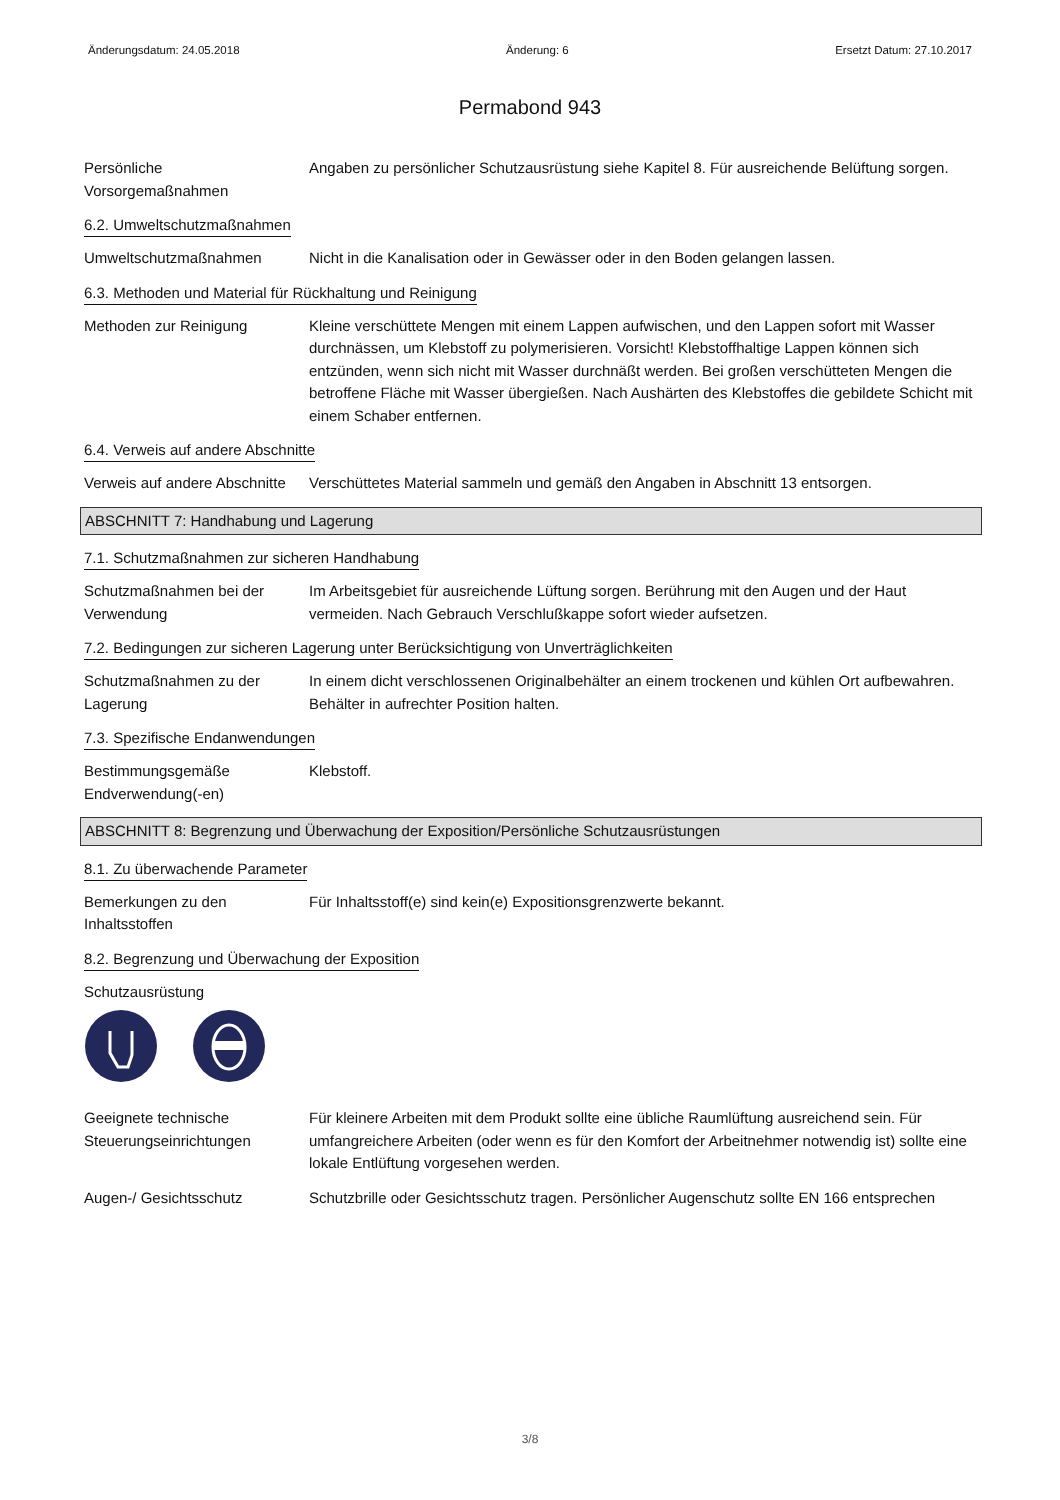Änderungsdatum: 24.05.2018 Änderung: 6 Ersetzt Datum: 27.10.2017
Permabond 943
Persönliche Vorsorgemaßnahmen
Angaben zu persönlicher Schutzausrüstung siehe Kapitel 8. Für ausreichende Belüftung sorgen.
6.2. Umweltschutzmaßnahmen
Umweltschutzmaßnahmen Nicht in die Kanalisation oder in Gewässer oder in den Boden gelangen lassen.
6.3. Methoden und Material für Rückhaltung und Reinigung
Methoden zur Reinigung Kleine verschüttete Mengen mit einem Lappen aufwischen, und den Lappen sofort mit Wasser durchnässen, um Klebstoff zu polymerisieren. Vorsicht! Klebstoffhaltige Lappen können sich entzünden, wenn sich nicht mit Wasser durchnäßt werden. Bei großen verschütteten Mengen die betroffene Fläche mit Wasser übergießen. Nach Aushärten des Klebstoffes die gebildete Schicht mit einem Schaber entfernen.
6.4. Verweis auf andere Abschnitte
Verweis auf andere Abschnitte
Verschüttetes Material sammeln und gemäß den Angaben in Abschnitt 13 entsorgen.
ABSCHNITT 7: Handhabung und Lagerung
7.1. Schutzmaßnahmen zur sicheren Handhabung
Schutzmaßnahmen bei der Verwendung
Im Arbeitsgebiet für ausreichende Lüftung sorgen. Berührung mit den Augen und der Haut vermeiden. Nach Gebrauch Verschlußkappe sofort wieder aufsetzen.
7.2. Bedingungen zur sicheren Lagerung unter Berücksichtigung von Unverträglichkeiten
Schutzmaßnahmen zu der Lagerung
In einem dicht verschlossenen Originalbehälter an einem trockenen und kühlen Ort aufbewahren. Behälter in aufrechter Position halten.
7.3. Spezifische Endanwendungen
Bestimmungsgemäße Endverwendung(-en)
Klebstoff.
ABSCHNITT 8: Begrenzung und Überwachung der Exposition/Persönliche Schutzausrüstungen
8.1. Zu überwachende Parameter
Bemerkungen zu den Inhaltsstoffen
Für Inhaltsstoff(e) sind kein(e) Expositionsgrenzwerte bekannt.
8.2. Begrenzung und Überwachung der Exposition
Schutzausrüstung
Geeignete technische Steuerungseinrichtungen
Für kleinere Arbeiten mit dem Produkt sollte eine übliche Raumlüftung ausreichend sein. Für umfangreichere Arbeiten (oder wenn es für den Komfort der Arbeitnehmer notwendig ist) sollte eine lokale Entlüftung vorgesehen werden.
Augen-/ Gesichtsschutz Schutzbrille oder Gesichtsschutz tragen. Persönlicher Augenschutz sollte EN 166 entsprechen
3/8